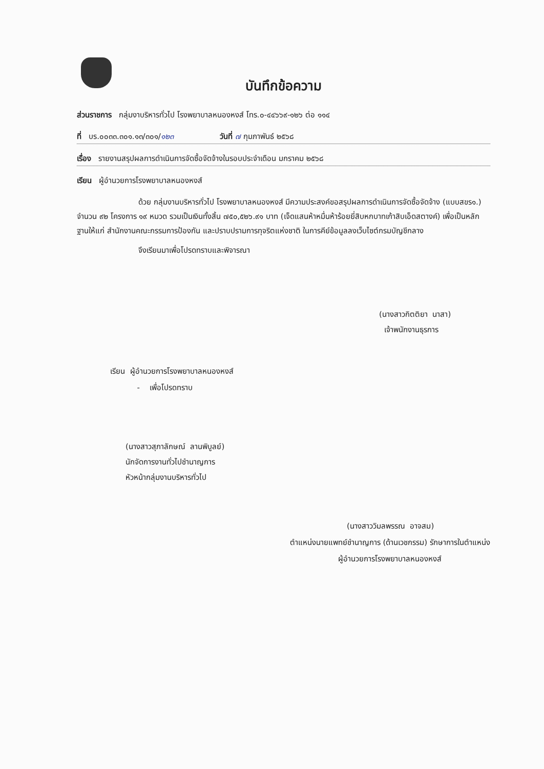บันทึกข้อความ
ส่วนราชการ กลุ่มงาบริหารทั่วไป โรงพยาบาลหนองหงส์ โทร.๐-๔๔๖๖๙-๑๒๖ ต่อ ๑๑๔
ที่ บร.๐๐๓๓.๓๐๑.๑๓/๓๐๑/๑๒๓ วันที่ ๗ กุมภาพันธ์ ๒๕๖๘
เรื่อง รายงานสรุปผลการดำเนินการจัดซื้อจัดจ้างในรอบประจำเดือน มกราคม ๒๕๖๘
เรียน ผู้อำนวยการโรงพยาบาลหนองหงส์
ด้วย กลุ่มงานบริหารทั่วไป โรงพยาบาลหนองหงส์ มีความประสงค์ขอสรุปผลการดำเนินการจัดซื้อจัดจ้าง (แบบสขร๑.) จำนวน ๙๒ โครงการ ๑๙ หมวด รวมเป็นเงินทั้งสิ้น ๗๕๐,๕๒๖.๙๑ บาท (เจ็ดแสนห้าหมื่นห้าร้อยยี่สิบหกบาทเก้าสิบเอ็ดสตางค์) เพื่อเป็นหลักฐานให้แก่ สำนักงานคณะกรรมการป้องกัน และปราบปรามการทุจริตแห่งชาติ ในการคีย์ข้อมูลลงเว็บไซต์กรมบัญชีกลาง
จึงเรียนมาเพื่อโปรดทราบและพิจารณา
(นางสาวกิตติยา นาสา)
เจ้าพนักงานธุรการ
เรียน ผู้อำนวยการโรงพยาบาลหนองหงส์
- เพื่อโปรดทราบ
(นางสาวสุภาลักษณ์ ลานพิบูลย์)
นักจัดการงานทั่วไปชำนาญการ
หัวหน้ากลุ่มงานบริหารทั่วไป
(นางสาววิมลพรรณ อาจสม)
ตำแหน่งนายแพทย์ชำนาญการ (ด้านเวชกรรม) รักษาการในตำแหน่ง
ผู้อำนวยการโรงพยาบาลหนองหงส์